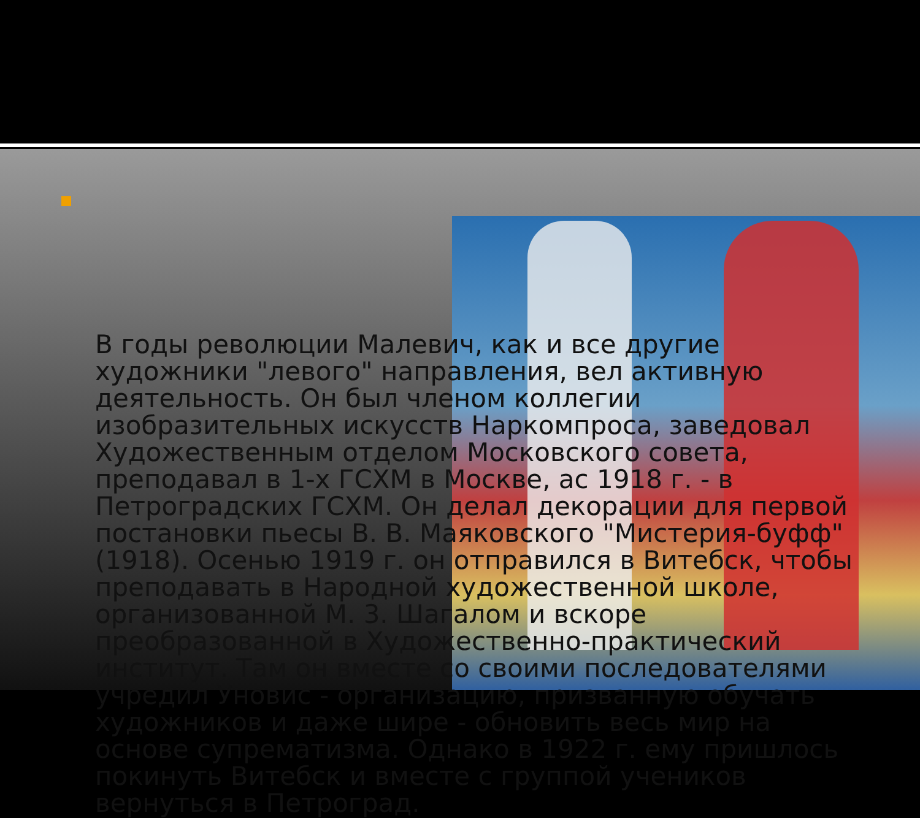В годы революции Малевич, как и все другие художники "левого" направления, вел активную деятельность. Он был членом коллегии изобразительных искусств Наркомпроса, заведовал Художественным отделом Московского совета, преподавал в 1-х ГСХМ в Москве, ас 1918 г. - в Петроградских ГСХМ. Он делал декорации для первой постановки пьесы В. В. Маяковского "Мистерия-буфф" (1918). Осенью 1919 г. он отправился в Витебск, чтобы преподавать в Народной художественной школе, организованной М. 3. Шагалом и вскоре преобразованной в Художественно-практический институт. Там он вместе со своими последователями учредил Уновис - организацию, призванную обучать художников и даже шире - обновить весь мир на основе супрематизма. Однако в 1922 г. ему пришлось покинуть Витебск и вместе с группой учеников вернуться в Петроград.